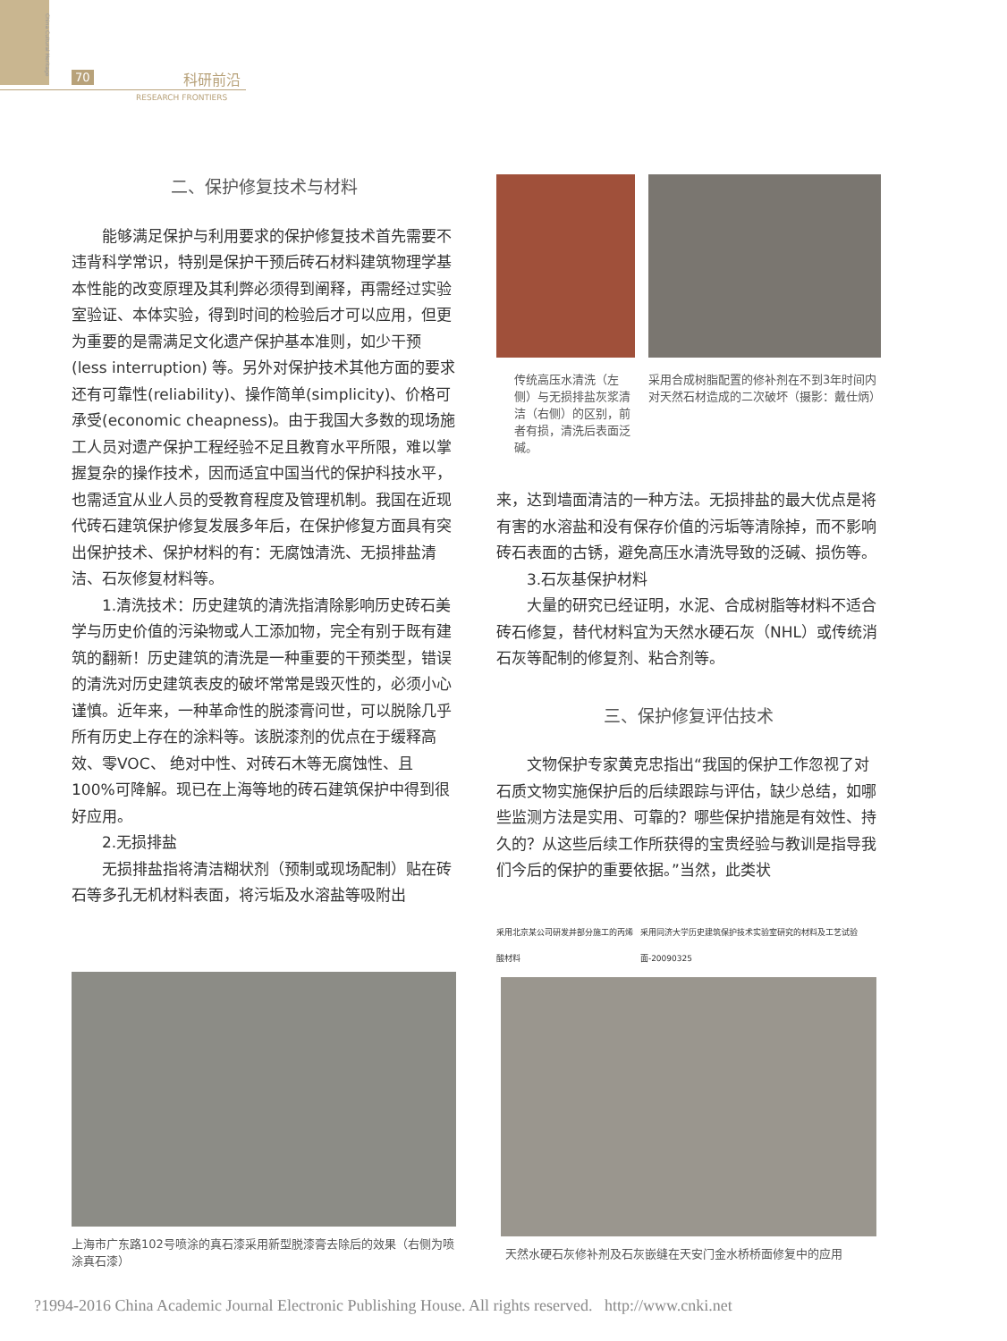China Cultural Heritage
70 科研前沿
RESEARCH FRONTIERS
二、保护修复技术与材料
能够满足保护与利用要求的保护修复技术首先需要不违背科学常识，特别是保护干预后砖石材料建筑物理学基本性能的改变原理及其利弊必须得到阐释，再需经过实验室验证、本体实验，得到时间的检验后才可以应用，但更为重要的是需满足文化遗产保护基本准则，如少干预(less interruption) 等。另外对保护技术其他方面的要求还有可靠性(reliability)、操作简单(simplicity)、价格可承受(economic cheapness)。由于我国大多数的现场施工人员对遗产保护工程经验不足且教育水平所限，难以掌握复杂的操作技术，因而适宜中国当代的保护科技水平，也需适宜从业人员的受教育程度及管理机制。我国在近现代砖石建筑保护修复发展多年后，在保护修复方面具有突出保护技术、保护材料的有：无腐蚀清洗、无损排盐清洁、石灰修复材料等。
1.清洗技术：历史建筑的清洗指清除影响历史砖石美学与历史价值的污染物或人工添加物，完全有别于既有建筑的翻新！历史建筑的清洗是一种重要的干预类型，错误的清洗对历史建筑表皮的破坏常常是毁灭性的，必须小心谨慎。近年来，一种革命性的脱漆膏问世，可以脱除几乎所有历史上存在的涂料等。该脱漆剂的优点在于缓释高效、零VOC、 绝对中性、对砖石木等无腐蚀性、且100%可降解。现已在上海等地的砖石建筑保护中得到很好应用。
2.无损排盐
无损排盐指将清洁糊状剂（预制或现场配制）贴在砖石等多孔无机材料表面，将污垢及水溶盐等吸附出
上海市广东路102号喷涂的真石漆采用新型脱漆膏去除后的效果（右侧为喷涂真石漆）
传统高压水清洗（左侧）与无损排盐灰浆清洁（右侧）的区别，前者有损，清洗后表面泛碱。
采用合成树脂配置的修补剂在不到3年时间内对天然石材造成的二次破坏（摄影：戴仕炳）
来，达到墙面清洁的一种方法。无损排盐的最大优点是将有害的水溶盐和没有保存价值的污垢等清除掉，而不影响砖石表面的古锈，避免高压水清洗导致的泛碱、损伤等。
3.石灰基保护材料
大量的研究已经证明，水泥、合成树脂等材料不适合砖石修复，替代材料宜为天然水硬石灰（NHL）或传统消石灰等配制的修复剂、粘合剂等。
三、保护修复评估技术
文物保护专家黄克忠指出“我国的保护工作忽视了对石质文物实施保护后的后续跟踪与评估，缺少总结，如哪些监测方法是实用、可靠的？哪些保护措施是有效性、持久的？从这些后续工作所获得的宝贵经验与教训是指导我们今后的保护的重要依据。”当然，此类状
采用北京某公司研发并部分施工的丙烯酸材料 采用同济大学历史建筑保护技术实验室研究的材料及工艺试验面-20090325
天然水硬石灰修补剂及石灰嵌缝在天安门金水桥桥面修复中的应用
?1994-2016 China Academic Journal Electronic Publishing House. All rights reserved. http://www.cnki.net